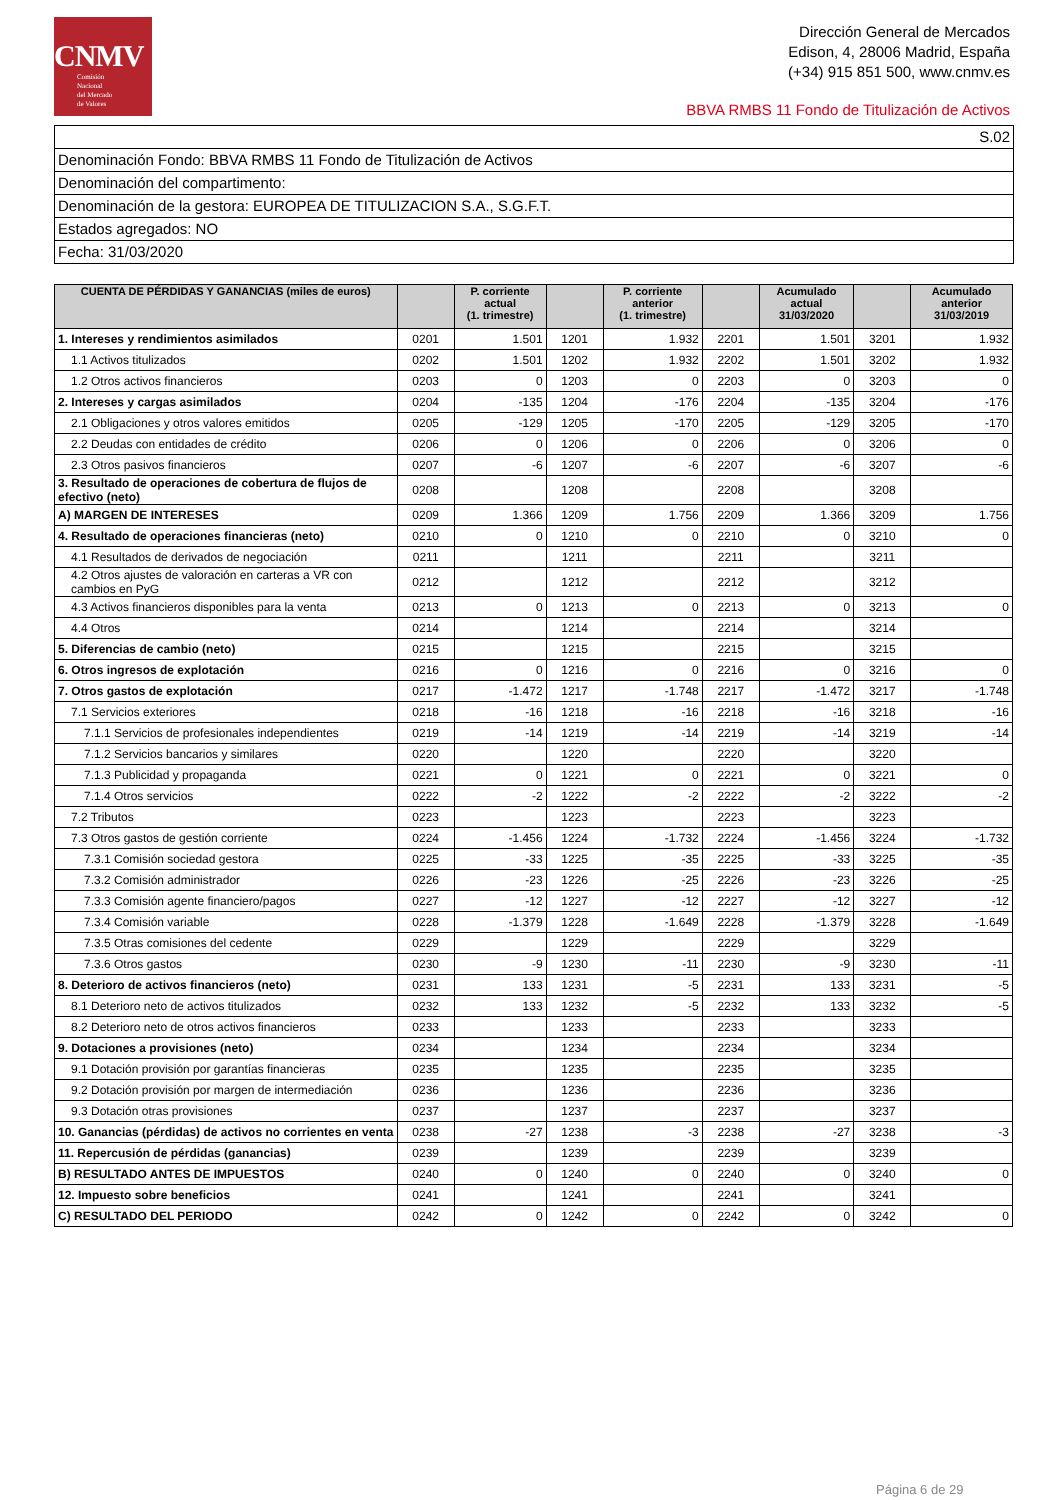CNMV
Comisión
Nacional
del Mercado
de Valores
Dirección General de Mercados
Edison, 4, 28006 Madrid, España
(+34) 915 851 500, www.cnmv.es
BBVA RMBS 11 Fondo de Titulización de Activos
S.02
Denominación Fondo: BBVA RMBS 11 Fondo de Titulización de Activos
Denominación del compartimento:
Denominación de la gestora: EUROPEA DE TITULIZACION S.A., S.G.F.T.
Estados agregados: NO
Fecha: 31/03/2020
| CUENTA DE PÉRDIDAS Y GANANCIAS (miles de euros) | | P. corriente actual (1. trimestre) | | P. corriente anterior (1. trimestre) | | Acumulado actual 31/03/2020 | | Acumulado anterior 31/03/2019 |
| --- | --- | --- | --- | --- | --- | --- | --- | --- |
| 1. Intereses y rendimientos asimilados | 0201 | 1.501 | 1201 | 1.932 | 2201 | 1.501 | 3201 | 1.932 |
| 1.1 Activos titulizados | 0202 | 1.501 | 1202 | 1.932 | 2202 | 1.501 | 3202 | 1.932 |
| 1.2 Otros activos financieros | 0203 | 0 | 1203 | 0 | 2203 | 0 | 3203 | 0 |
| 2. Intereses y cargas asimilados | 0204 | -135 | 1204 | -176 | 2204 | -135 | 3204 | -176 |
| 2.1 Obligaciones y otros valores emitidos | 0205 | -129 | 1205 | -170 | 2205 | -129 | 3205 | -170 |
| 2.2 Deudas con entidades de crédito | 0206 | 0 | 1206 | 0 | 2206 | 0 | 3206 | 0 |
| 2.3 Otros pasivos financieros | 0207 | -6 | 1207 | -6 | 2207 | -6 | 3207 | -6 |
| 3. Resultado de operaciones de cobertura de flujos de efectivo (neto) | 0208 | | 1208 | | 2208 | | 3208 | |
| A) MARGEN DE INTERESES | 0209 | 1.366 | 1209 | 1.756 | 2209 | 1.366 | 3209 | 1.756 |
| 4. Resultado de operaciones financieras (neto) | 0210 | 0 | 1210 | 0 | 2210 | 0 | 3210 | 0 |
| 4.1 Resultados de derivados de negociación | 0211 | | 1211 | | 2211 | | 3211 | |
| 4.2 Otros ajustes de valoración en carteras a VR con cambios en PyG | 0212 | | 1212 | | 2212 | | 3212 | |
| 4.3 Activos financieros disponibles para la venta | 0213 | 0 | 1213 | 0 | 2213 | 0 | 3213 | 0 |
| 4.4 Otros | 0214 | | 1214 | | 2214 | | 3214 | |
| 5. Diferencias de cambio (neto) | 0215 | | 1215 | | 2215 | | 3215 | |
| 6. Otros ingresos de explotación | 0216 | 0 | 1216 | 0 | 2216 | 0 | 3216 | 0 |
| 7. Otros gastos de explotación | 0217 | -1.472 | 1217 | -1.748 | 2217 | -1.472 | 3217 | -1.748 |
| 7.1 Servicios exteriores | 0218 | -16 | 1218 | -16 | 2218 | -16 | 3218 | -16 |
| 7.1.1 Servicios de profesionales independientes | 0219 | -14 | 1219 | -14 | 2219 | -14 | 3219 | -14 |
| 7.1.2 Servicios bancarios y similares | 0220 | | 1220 | | 2220 | | 3220 | |
| 7.1.3 Publicidad y propaganda | 0221 | 0 | 1221 | 0 | 2221 | 0 | 3221 | 0 |
| 7.1.4 Otros servicios | 0222 | -2 | 1222 | -2 | 2222 | -2 | 3222 | -2 |
| 7.2 Tributos | 0223 | | 1223 | | 2223 | | 3223 | |
| 7.3 Otros gastos de gestión corriente | 0224 | -1.456 | 1224 | -1.732 | 2224 | -1.456 | 3224 | -1.732 |
| 7.3.1 Comisión sociedad gestora | 0225 | -33 | 1225 | -35 | 2225 | -33 | 3225 | -35 |
| 7.3.2 Comisión administrador | 0226 | -23 | 1226 | -25 | 2226 | -23 | 3226 | -25 |
| 7.3.3 Comisión agente financiero/pagos | 0227 | -12 | 1227 | -12 | 2227 | -12 | 3227 | -12 |
| 7.3.4 Comisión variable | 0228 | -1.379 | 1228 | -1.649 | 2228 | -1.379 | 3228 | -1.649 |
| 7.3.5 Otras comisiones del cedente | 0229 | | 1229 | | 2229 | | 3229 | |
| 7.3.6 Otros gastos | 0230 | -9 | 1230 | -11 | 2230 | -9 | 3230 | -11 |
| 8. Deterioro de activos financieros (neto) | 0231 | 133 | 1231 | -5 | 2231 | 133 | 3231 | -5 |
| 8.1 Deterioro neto de activos titulizados | 0232 | 133 | 1232 | -5 | 2232 | 133 | 3232 | -5 |
| 8.2 Deterioro neto de otros activos financieros | 0233 | | 1233 | | 2233 | | 3233 | |
| 9. Dotaciones a provisiones (neto) | 0234 | | 1234 | | 2234 | | 3234 | |
| 9.1 Dotación provisión por garantías financieras | 0235 | | 1235 | | 2235 | | 3235 | |
| 9.2 Dotación provisión por margen de intermediación | 0236 | | 1236 | | 2236 | | 3236 | |
| 9.3 Dotación otras provisiones | 0237 | | 1237 | | 2237 | | 3237 | |
| 10. Ganancias (pérdidas) de activos no corrientes en venta | 0238 | -27 | 1238 | -3 | 2238 | -27 | 3238 | -3 |
| 11. Repercusión de pérdidas (ganancias) | 0239 | | 1239 | | 2239 | | 3239 | |
| B) RESULTADO ANTES DE IMPUESTOS | 0240 | 0 | 1240 | 0 | 2240 | 0 | 3240 | 0 |
| 12. Impuesto sobre beneficios | 0241 | | 1241 | | 2241 | | 3241 | |
| C) RESULTADO DEL PERIODO | 0242 | 0 | 1242 | 0 | 2242 | 0 | 3242 | 0 |
Página 6 de 29